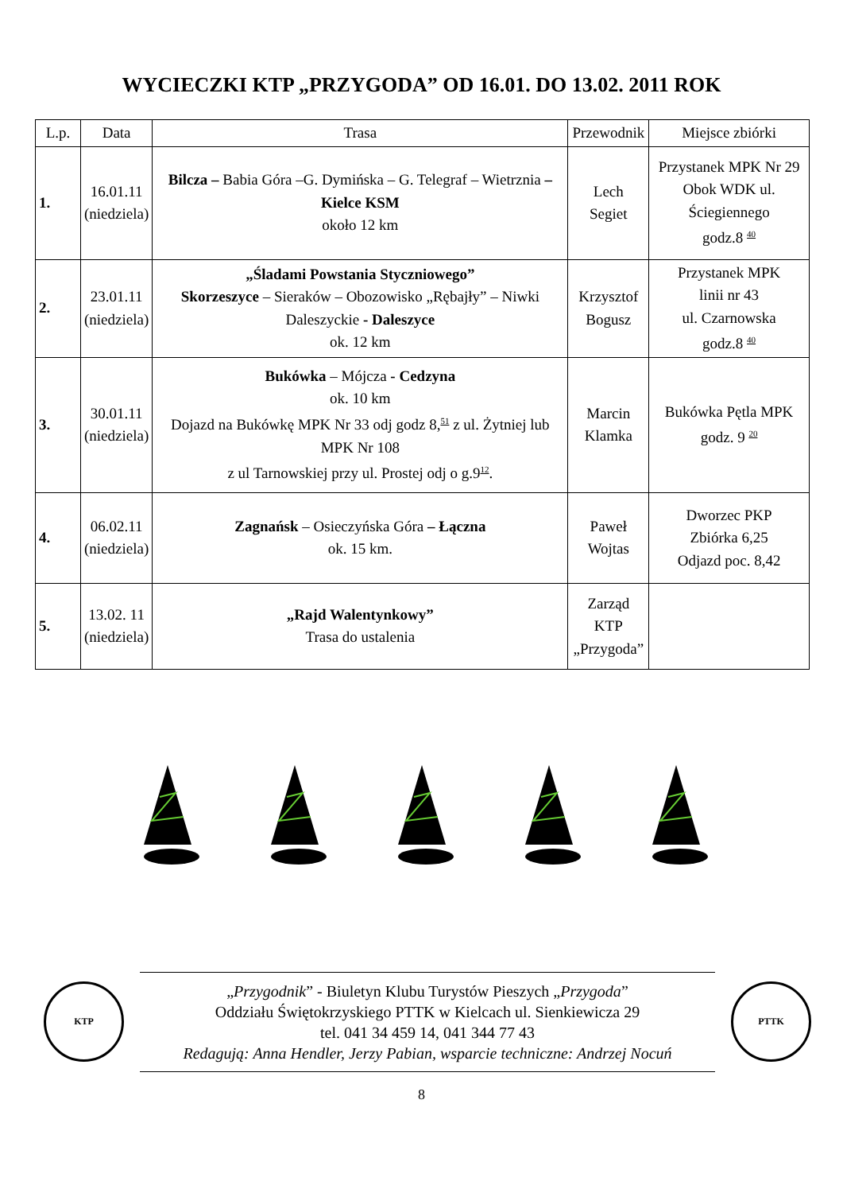WYCIECZKI KTP „PRZYGODA” OD 16.01. DO 13.02. 2011 ROK
| L.p. | Data | Trasa | Przewodnik | Miejsce zbiórki |
| --- | --- | --- | --- | --- |
| 1. | 16.01.11 (niedziela) | Bilcza – Babia Góra –G. Dymińska – G. Telegraf – Wietrznia – Kielce KSM około 12 km | Lech Segiet | Przystanek MPK Nr 29 Obok WDK ul. Ściegiennego godz.8 <sup>40</sup> |
| 2. | 23.01.11 (niedziela) | „Śladami Powstania Styczniowego” Skorzeszyce – Sieraków – Obozowisko „Rębajły” – Niwki Daleszyckie - Daleszyce ok. 12 km | Krzysztof Bogusz | Przystanek MPK linii nr 43 ul. Czarnowska godz.8 <sup>40</sup> |
| 3. | 30.01.11 (niedziela) | Bukówka – Mójcza - Cedzyna ok. 10 km Dojazd na Bukówkę MPK Nr 33 odj godz 8,<sup>51</sup> z ul. Żytniej lub MPK Nr 108 z ul Tarnowskiej przy ul. Prostej odj o g.9<sup>12</sup>. | Marcin Klamka | Bukówka Pętla MPK godz. 9 <sup>20</sup> |
| 4. | 06.02.11 (niedziela) | Zagnańsk – Osieczyńska Góra – Łączna ok. 15 km. | Paweł Wojtas | Dworzec PKP Zbiórka 6,25 Odjazd poc. 8,42 |
| 5. | 13.02. 11 (niedziela) | „Rajd Walentynkowy” Trasa do ustalenia | Zarząd KTP „Przygoda” | |
KTP
„Przygodnik” - Biuletyn Klubu Turystów Pieszych „Przygoda”
Oddziału Świętokrzyskiego PTTK w Kielcach ul. Sienkiewicza 29
tel. 041 34 459 14, 041 344 77 43
Redagują: Anna Hendler, Jerzy Pabian, wsparcie techniczne: Andrzej Nocuń
PTTK
8